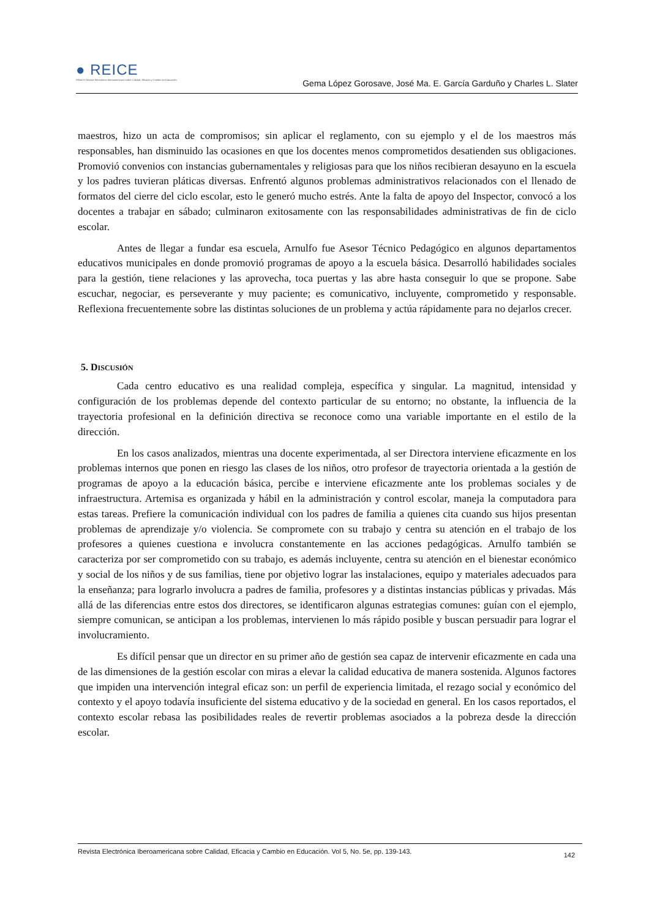● REICE
RINACE Revista Electrónica Iberoamericana sobre Calidad, Eficacia y Cambio en Educación
Gema López Gorosave, José Ma. E. García Garduño y Charles L. Slater
maestros, hizo un acta de compromisos; sin aplicar el reglamento, con su ejemplo y el de los maestros más responsables, han disminuido las ocasiones en que los docentes menos comprometidos desatienden sus obligaciones. Promovió convenios con instancias gubernamentales y religiosas para que los niños recibieran desayuno en la escuela y los padres tuvieran pláticas diversas. Enfrentó algunos problemas administrativos relacionados con el llenado de formatos del cierre del ciclo escolar, esto le generó mucho estrés. Ante la falta de apoyo del Inspector, convocó a los docentes a trabajar en sábado; culminaron exitosamente con las responsabilidades administrativas de fin de ciclo escolar.
Antes de llegar a fundar esa escuela, Arnulfo fue Asesor Técnico Pedagógico en algunos departamentos educativos municipales en donde promovió programas de apoyo a la escuela básica. Desarrolló habilidades sociales para la gestión, tiene relaciones y las aprovecha, toca puertas y las abre hasta conseguir lo que se propone. Sabe escuchar, negociar, es perseverante y muy paciente; es comunicativo, incluyente, comprometido y responsable. Reflexiona frecuentemente sobre las distintas soluciones de un problema y actúa rápidamente para no dejarlos crecer.
5. DISCUSIÓN
Cada centro educativo es una realidad compleja, específica y singular. La magnitud, intensidad y configuración de los problemas depende del contexto particular de su entorno; no obstante, la influencia de la trayectoria profesional en la definición directiva se reconoce como una variable importante en el estilo de la dirección.
En los casos analizados, mientras una docente experimentada, al ser Directora interviene eficazmente en los problemas internos que ponen en riesgo las clases de los niños, otro profesor de trayectoria orientada a la gestión de programas de apoyo a la educación básica, percibe e interviene eficazmente ante los problemas sociales y de infraestructura. Artemisa es organizada y hábil en la administración y control escolar, maneja la computadora para estas tareas. Prefiere la comunicación individual con los padres de familia a quienes cita cuando sus hijos presentan problemas de aprendizaje y/o violencia. Se compromete con su trabajo y centra su atención en el trabajo de los profesores a quienes cuestiona e involucra constantemente en las acciones pedagógicas. Arnulfo también se caracteriza por ser comprometido con su trabajo, es además incluyente, centra su atención en el bienestar económico y social de los niños y de sus familias, tiene por objetivo lograr las instalaciones, equipo y materiales adecuados para la enseñanza; para lograrlo involucra a padres de familia, profesores y a distintas instancias públicas y privadas. Más allá de las diferencias entre estos dos directores, se identificaron algunas estrategias comunes: guían con el ejemplo, siempre comunican, se anticipan a los problemas, intervienen lo más rápido posible y buscan persuadir para lograr el involucramiento.
Es difícil pensar que un director en su primer año de gestión sea capaz de intervenir eficazmente en cada una de las dimensiones de la gestión escolar con miras a elevar la calidad educativa de manera sostenida. Algunos factores que impiden una intervención integral eficaz son: un perfil de experiencia limitada, el rezago social y económico del contexto y el apoyo todavía insuficiente del sistema educativo y de la sociedad en general. En los casos reportados, el contexto escolar rebasa las posibilidades reales de revertir problemas asociados a la pobreza desde la dirección escolar.
142 Revista Electrónica Iberoamericana sobre Calidad, Eficacia y Cambio en Educación. Vol 5, No. 5e, pp. 139-143.